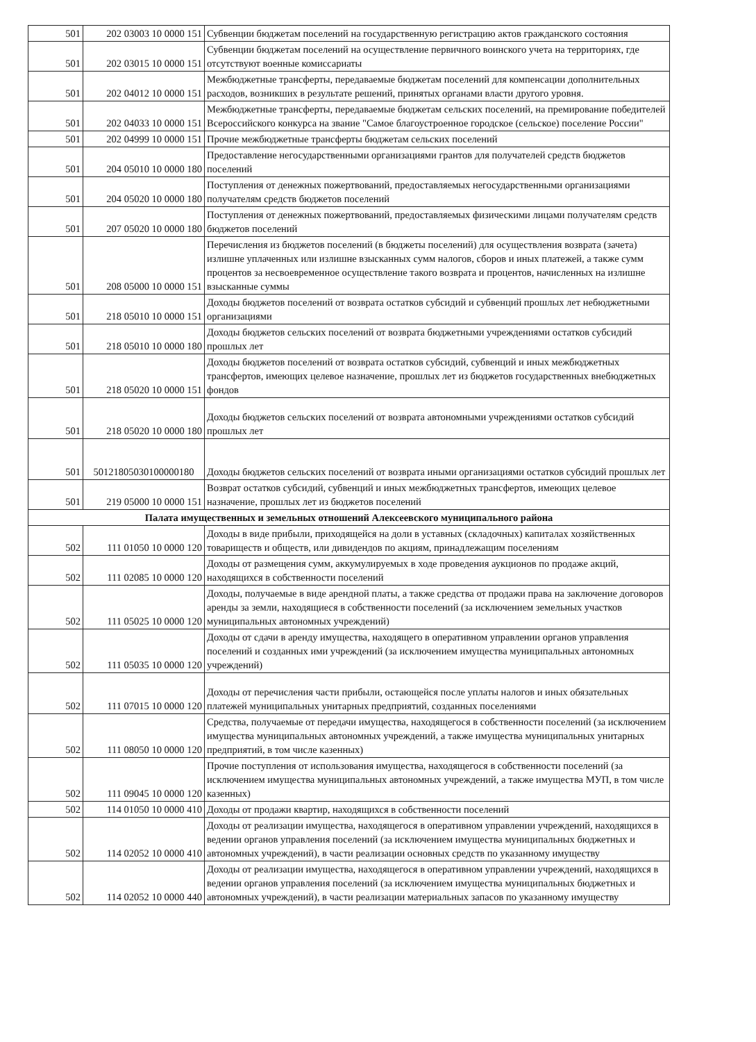| 501 | 202 03003 10 0000 151 | Субвенции бюджетам поселений на государственную регистрацию актов гражданского состояния |
| 501 | 202 03015 10 0000 151 | Субвенции бюджетам поселений на осуществление первичного воинского учета на территориях, где отсутствуют военные комиссариаты |
| 501 | 202 04012 10 0000 151 | Межбюджетные трансферты, передаваемые бюджетам поселений для компенсации дополнительных расходов, возникших в результате решений, принятых органами власти другого уровня. |
| 501 | 202 04033 10 0000 151 | Межбюджетные трансферты, передаваемые бюджетам сельских поселений, на премирование победителей Всероссийского конкурса на звание "Самое благоустроенное городское (сельское) поселение России" |
| 501 | 202 04999 10 0000 151 | Прочие межбюджетные трансферты бюджетам сельских поселений |
| 501 | 204 05010 10 0000 180 | Предоставление негосударственными организациями грантов для получателей средств бюджетов поселений |
| 501 | 204 05020 10 0000 180 | Поступления от денежных пожертвований, предоставляемых негосударственными организациями получателям средств бюджетов поселений |
| 501 | 207 05020 10 0000 180 | Поступления от денежных пожертвований, предоставляемых физическими лицами получателям средств бюджетов поселений |
| 501 | 208 05000 10 0000 151 | Перечисления из бюджетов поселений (в бюджеты поселений) для осуществления возврата (зачета) излишне уплаченных или излишне взысканных сумм налогов, сборов и иных платежей, а также сумм процентов за несвоевременное осуществление такого возврата и процентов, начисленных на излишне взысканные суммы |
| 501 | 218 05010 10 0000 151 | Доходы бюджетов поселений от возврата остатков субсидий и субвенций прошлых лет небюджетными организациями |
| 501 | 218 05010 10 0000 180 | Доходы бюджетов сельских поселений от возврата бюджетными учреждениями остатков субсидий прошлых лет |
| 501 | 218 05020 10 0000 151 | Доходы бюджетов поселений от возврата остатков субсидий, субвенций и иных межбюджетных трансфертов, имеющих целевое назначение, прошлых лет из бюджетов государственных внебюджетных фондов |
| 501 | 218 05020 10 0000 180 | Доходы бюджетов сельских поселений от возврата автономными учреждениями остатков субсидий прошлых лет |
| 501 | 50121805030100000180 | Доходы бюджетов сельских поселений от возврата иными организациями остатков субсидий прошлых лет |
| 501 | 219 05000 10 0000 151 | Возврат остатков субсидий, субвенций и иных межбюджетных трансфертов, имеющих целевое назначение, прошлых лет из бюджетов поселений |
| Палата имущественных и земельных отношений Алексеевского муниципального района | | |
| 502 | 111 01050 10 0000 120 | Доходы в виде прибыли, приходящейся на доли в уставных (складочных) капиталах хозяйственных товариществ и обществ, или дивидендов по акциям, принадлежащим поселениям |
| 502 | 111 02085 10 0000 120 | Доходы от размещения сумм, аккумулируемых в ходе проведения аукционов по продаже акций, находящихся в собственности поселений |
| 502 | 111 05025 10 0000 120 | Доходы, получаемые в виде арендной платы, а также средства от продажи права на заключение договоров аренды за земли, находящиеся в собственности поселений (за исключением земельных участков муниципальных автономных учреждений) |
| 502 | 111 05035 10 0000 120 | Доходы от сдачи в аренду имущества, находящего в оперативном управлении органов управления поселений и созданных ими учреждений (за исключением имущества муниципальных автономных учреждений) |
| 502 | 111 07015 10 0000 120 | Доходы от перечисления части прибыли, остающейся после уплаты налогов и иных обязательных платежей муниципальных унитарных предприятий, созданных поселениями |
| 502 | 111 08050 10 0000 120 | Средства, получаемые от передачи имущества, находящегося в собственности поселений (за исключением имущества муниципальных автономных учреждений, а также имущества муниципальных унитарных предприятий, в том числе казенных) |
| 502 | 111 09045 10 0000 120 | Прочие поступления от использования имущества, находящегося в собственности поселений (за исключением имущества муниципальных автономных учреждений, а также имущества МУП, в том числе казенных) |
| 502 | 114 01050 10 0000 410 | Доходы от продажи квартир, находящихся в собственности поселений |
| 502 | 114 02052 10 0000 410 | Доходы от реализации имущества, находящегося в оперативном управлении учреждений, находящихся в ведении органов управления поселений (за исключением имущества муниципальных бюджетных и автономных учреждений), в части реализации основных средств по указанному имуществу |
| 502 | 114 02052 10 0000 440 | Доходы от реализации имущества, находящегося в оперативном управлении учреждений, находящихся в ведении органов управления поселений (за исключением имущества муниципальных бюджетных и автономных учреждений), в части реализации материальных запасов по указанному имуществу |